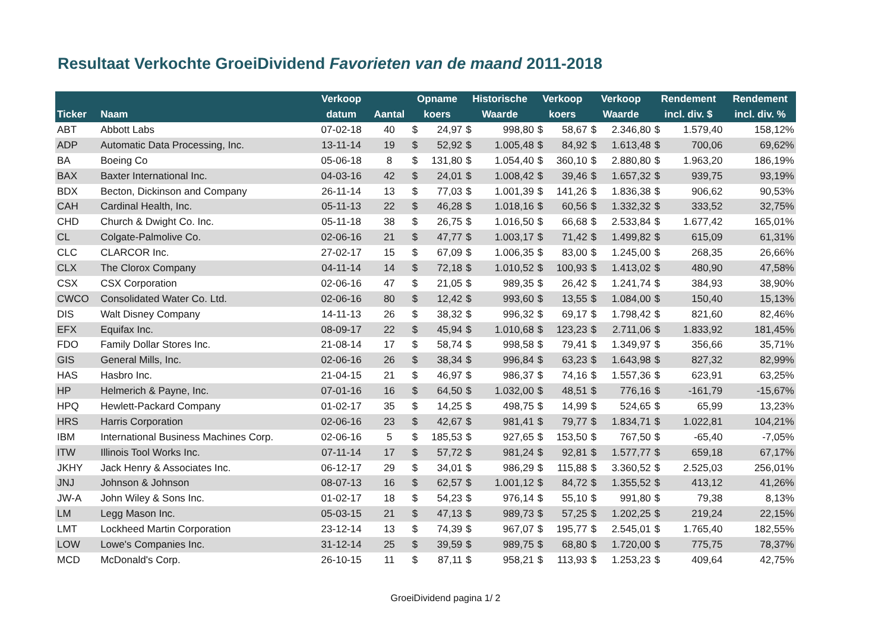Resultaat Verkochte GroeiDividend Favorieten van de maand 2011-2018
| | | Verkoop | | Opname | | Historische | | Verkoop | | Verkoop | | Rendement | | Rendement |
| --- | --- | --- | --- | --- | --- | --- | --- | --- | --- | --- | --- | --- | --- | --- |
| Ticker | Naam | datum | Aantal | koers | | Waarde | | koers | | Waarde | | incl. div. $ | | incl. div. % |
| ABT | Abbott Labs | 07-02-18 | 40 | $ | 24,97 | $ | 998,80 | $ | 58,67 | $ | 2.346,80 | $ | 1.579,40 | 158,12% |
| ADP | Automatic Data Processing, Inc. | 13-11-14 | 19 | $ | 52,92 | $ | 1.005,48 | $ | 84,92 | $ | 1.613,48 | $ | 700,06 | 69,62% |
| BA | Boeing Co | 05-06-18 | 8 | $ | 131,80 | $ | 1.054,40 | $ | 360,10 | $ | 2.880,80 | $ | 1.963,20 | 186,19% |
| BAX | Baxter International Inc. | 04-03-16 | 42 | $ | 24,01 | $ | 1.008,42 | $ | 39,46 | $ | 1.657,32 | $ | 939,75 | 93,19% |
| BDX | Becton, Dickinson and Company | 26-11-14 | 13 | $ | 77,03 | $ | 1.001,39 | $ | 141,26 | $ | 1.836,38 | $ | 906,62 | 90,53% |
| CAH | Cardinal Health, Inc. | 05-11-13 | 22 | $ | 46,28 | $ | 1.018,16 | $ | 60,56 | $ | 1.332,32 | $ | 333,52 | 32,75% |
| CHD | Church & Dwight Co. Inc. | 05-11-18 | 38 | $ | 26,75 | $ | 1.016,50 | $ | 66,68 | $ | 2.533,84 | $ | 1.677,42 | 165,01% |
| CL | Colgate-Palmolive Co. | 02-06-16 | 21 | $ | 47,77 | $ | 1.003,17 | $ | 71,42 | $ | 1.499,82 | $ | 615,09 | 61,31% |
| CLC | CLARCOR Inc. | 27-02-17 | 15 | $ | 67,09 | $ | 1.006,35 | $ | 83,00 | $ | 1.245,00 | $ | 268,35 | 26,66% |
| CLX | The Clorox Company | 04-11-14 | 14 | $ | 72,18 | $ | 1.010,52 | $ | 100,93 | $ | 1.413,02 | $ | 480,90 | 47,58% |
| CSX | CSX Corporation | 02-06-16 | 47 | $ | 21,05 | $ | 989,35 | $ | 26,42 | $ | 1.241,74 | $ | 384,93 | 38,90% |
| CWCO | Consolidated Water Co. Ltd. | 02-06-16 | 80 | $ | 12,42 | $ | 993,60 | $ | 13,55 | $ | 1.084,00 | $ | 150,40 | 15,13% |
| DIS | Walt Disney Company | 14-11-13 | 26 | $ | 38,32 | $ | 996,32 | $ | 69,17 | $ | 1.798,42 | $ | 821,60 | 82,46% |
| EFX | Equifax Inc. | 08-09-17 | 22 | $ | 45,94 | $ | 1.010,68 | $ | 123,23 | $ | 2.711,06 | $ | 1.833,92 | 181,45% |
| FDO | Family Dollar Stores Inc. | 21-08-14 | 17 | $ | 58,74 | $ | 998,58 | $ | 79,41 | $ | 1.349,97 | $ | 356,66 | 35,71% |
| GIS | General Mills, Inc. | 02-06-16 | 26 | $ | 38,34 | $ | 996,84 | $ | 63,23 | $ | 1.643,98 | $ | 827,32 | 82,99% |
| HAS | Hasbro Inc. | 21-04-15 | 21 | $ | 46,97 | $ | 986,37 | $ | 74,16 | $ | 1.557,36 | $ | 623,91 | 63,25% |
| HP | Helmerich & Payne, Inc. | 07-01-16 | 16 | $ | 64,50 | $ | 1.032,00 | $ | 48,51 | $ | 776,16 | $ | -161,79 | -15,67% |
| HPQ | Hewlett-Packard Company | 01-02-17 | 35 | $ | 14,25 | $ | 498,75 | $ | 14,99 | $ | 524,65 | $ | 65,99 | 13,23% |
| HRS | Harris Corporation | 02-06-16 | 23 | $ | 42,67 | $ | 981,41 | $ | 79,77 | $ | 1.834,71 | $ | 1.022,81 | 104,21% |
| IBM | International Business Machines Corp. | 02-06-16 | 5 | $ | 185,53 | $ | 927,65 | $ | 153,50 | $ | 767,50 | $ | -65,40 | -7,05% |
| ITW | Illinois Tool Works Inc. | 07-11-14 | 17 | $ | 57,72 | $ | 981,24 | $ | 92,81 | $ | 1.577,77 | $ | 659,18 | 67,17% |
| JKHY | Jack Henry & Associates Inc. | 06-12-17 | 29 | $ | 34,01 | $ | 986,29 | $ | 115,88 | $ | 3.360,52 | $ | 2.525,03 | 256,01% |
| JNJ | Johnson & Johnson | 08-07-13 | 16 | $ | 62,57 | $ | 1.001,12 | $ | 84,72 | $ | 1.355,52 | $ | 413,12 | 41,26% |
| JW-A | John Wiley & Sons Inc. | 01-02-17 | 18 | $ | 54,23 | $ | 976,14 | $ | 55,10 | $ | 991,80 | $ | 79,38 | 8,13% |
| LM | Legg Mason Inc. | 05-03-15 | 21 | $ | 47,13 | $ | 989,73 | $ | 57,25 | $ | 1.202,25 | $ | 219,24 | 22,15% |
| LMT | Lockheed Martin Corporation | 23-12-14 | 13 | $ | 74,39 | $ | 967,07 | $ | 195,77 | $ | 2.545,01 | $ | 1.765,40 | 182,55% |
| LOW | Lowe's Companies Inc. | 31-12-14 | 25 | $ | 39,59 | $ | 989,75 | $ | 68,80 | $ | 1.720,00 | $ | 775,75 | 78,37% |
| MCD | McDonald's Corp. | 26-10-15 | 11 | $ | 87,11 | $ | 958,21 | $ | 113,93 | $ | 1.253,23 | $ | 409,64 | 42,75% |
GroeiDividend pagina 1/ 2